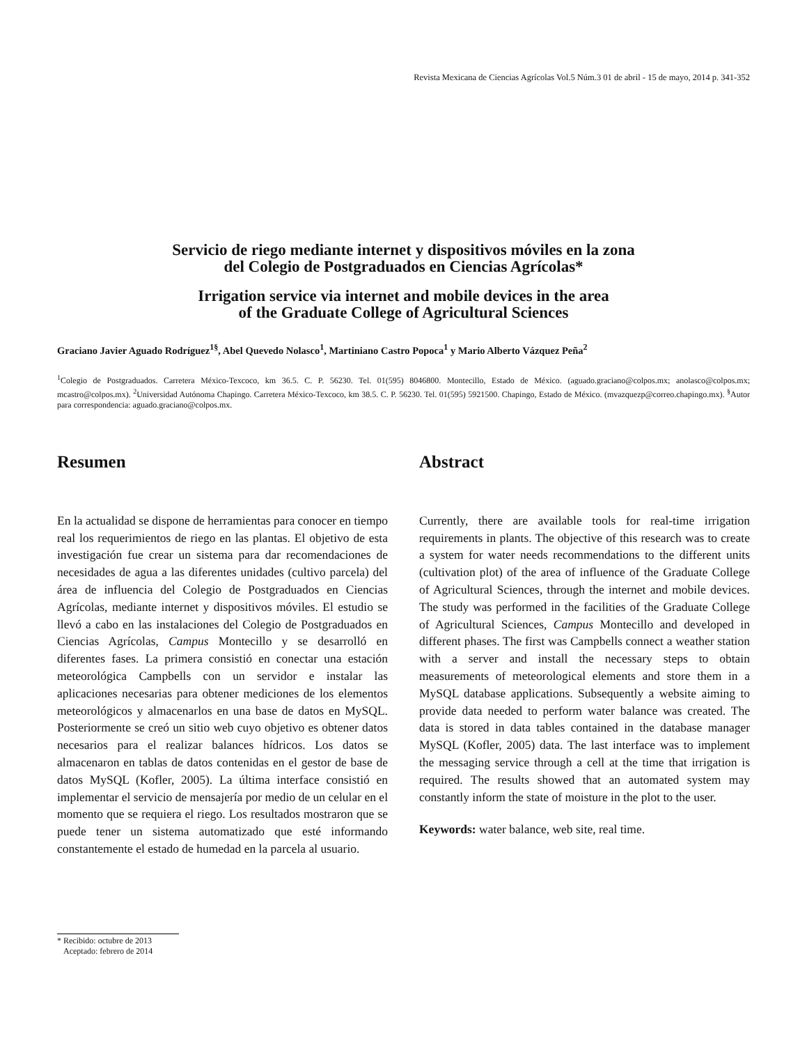Revista Mexicana de Ciencias Agrícolas Vol.5 Núm.3 01 de abril - 15 de mayo, 2014 p. 341-352
Servicio de riego mediante internet y dispositivos móviles en la zona
del Colegio de Postgraduados en Ciencias Agrícolas*
Irrigation service via internet and mobile devices in the area
of the Graduate College of Agricultural Sciences
Graciano Javier Aguado Rodríguez<sup>1§</sup>, Abel Quevedo Nolasco<sup>1</sup>, Martiniano Castro Popoca<sup>1</sup> y Mario Alberto Vázquez Peña<sup>2</sup>
<sup>1</sup> Colegio de Postgraduados. Carretera México-Texcoco, km 36.5. C. P. 56230. Tel. 01(595) 8046800. Montecillo, Estado de México. (aguado.graciano@colpos.mx; anolasco@colpos.mx; mcastro@colpos.mx). <sup>2</sup>Universidad Autónoma Chapingo. Carretera México-Texcoco, km 38.5. C. P. 56230. Tel. 01(595) 5921500. Chapingo, Estado de México. (mvazquezp@correo.chapingo.mx). <sup>§</sup>Autor para correspondencia: aguado.graciano@colpos.mx.
Resumen
En la actualidad se dispone de herramientas para conocer en tiempo real los requerimientos de riego en las plantas. El objetivo de esta investigación fue crear un sistema para dar recomendaciones de necesidades de agua a las diferentes unidades (cultivo parcela) del área de influencia del Colegio de Postgraduados en Ciencias Agrícolas, mediante internet y dispositivos móviles. El estudio se llevó a cabo en las instalaciones del Colegio de Postgraduados en Ciencias Agrícolas, Campus Montecillo y se desarrolló en diferentes fases. La primera consistió en conectar una estación meteorológica Campbells con un servidor e instalar las aplicaciones necesarias para obtener mediciones de los elementos meteorológicos y almacenarlos en una base de datos en MySQL. Posteriormente se creó un sitio web cuyo objetivo es obtener datos necesarios para el realizar balances hídricos. Los datos se almacenaron en tablas de datos contenidas en el gestor de base de datos MySQL (Kofler, 2005). La última interface consistió en implementar el servicio de mensajería por medio de un celular en el momento que se requiera el riego. Los resultados mostraron que se puede tener un sistema automatizado que esté informando constantemente el estado de humedad en la parcela al usuario.
Abstract
Currently, there are available tools for real-time irrigation requirements in plants. The objective of this research was to create a system for water needs recommendations to the different units (cultivation plot) of the area of influence of the Graduate College of Agricultural Sciences, through the internet and mobile devices. The study was performed in the facilities of the Graduate College of Agricultural Sciences, Campus Montecillo and developed in different phases. The first was Campbells connect a weather station with a server and install the necessary steps to obtain measurements of meteorological elements and store them in a MySQL database applications. Subsequently a website aiming to provide data needed to perform water balance was created. The data is stored in data tables contained in the database manager MySQL (Kofler, 2005) data. The last interface was to implement the messaging service through a cell at the time that irrigation is required. The results showed that an automated system may constantly inform the state of moisture in the plot to the user.
Keywords: water balance, web site, real time.
* Recibido: octubre de 2013
Aceptado: febrero de 2014